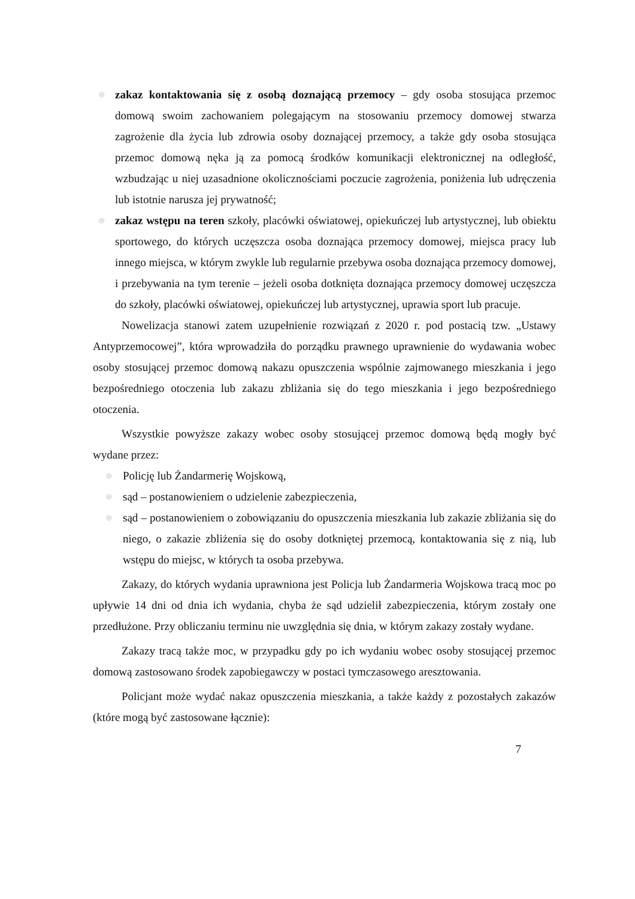◎ zakaz kontaktowania się z osobą doznającą przemocy – gdy osoba stosująca przemoc domową swoim zachowaniem polegającym na stosowaniu przemocy domowej stwarza zagrożenie dla życia lub zdrowia osoby doznającej przemocy, a także gdy osoba stosująca przemoc domową nęka ją za pomocą środków komunikacji elektronicznej na odległość, wzbudzając u niej uzasadnione okolicznościami poczucie zagrożenia, poniżenia lub udręczenia lub istotnie narusza jej prywatność;
◎ zakaz wstępu na teren szkoły, placówki oświatowej, opiekuńczej lub artystycznej, lub obiektu sportowego, do których uczęszcza osoba doznająca przemocy domowej, miejsca pracy lub innego miejsca, w którym zwykle lub regularnie przebywa osoba doznająca przemocy domowej, i przebywania na tym terenie – jeżeli osoba dotknięta doznająca przemocy domowej uczęszcza do szkoły, placówki oświatowej, opiekuńczej lub artystycznej, uprawia sport lub pracuje.
Nowelizacja stanowi zatem uzupełnienie rozwiązań z 2020 r. pod postacią tzw. „Ustawy Antyprzemocowej”, która wprowadziła do porządku prawnego uprawnienie do wydawania wobec osoby stosującej przemoc domową nakazu opuszczenia wspólnie zajmowanego mieszkania i jego bezpośredniego otoczenia lub zakazu zbliżania się do tego mieszkania i jego bezpośredniego otoczenia.
Wszystkie powyższe zakazy wobec osoby stosującej przemoc domową będą mogły być wydane przez:
◎ Policję lub Żandarmerię Wojskową,
◎ sąd – postanowieniem o udzielenie zabezpieczenia,
◎ sąd – postanowieniem o zobowiązaniu do opuszczenia mieszkania lub zakazie zbliżania się do niego, o zakazie zbliżenia się do osoby dotkniętej przemocą, kontaktowania się z nią, lub wstępu do miejsc, w których ta osoba przebywa.
Zakazy, do których wydania uprawniona jest Policja lub Żandarmeria Wojskowa tracą moc po upływie 14 dni od dnia ich wydania, chyba że sąd udzielił zabezpieczenia, którym zostały one przedłużone. Przy obliczaniu terminu nie uwzględnia się dnia, w którym zakazy zostały wydane.
Zakazy tracą także moc, w przypadku gdy po ich wydaniu wobec osoby stosującej przemoc domową zastosowano środek zapobiegawczy w postaci tymczasowego aresztowania.
Policjant może wydać nakaz opuszczenia mieszkania, a także każdy z pozostałych zakazów (które mogą być zastosowane łącznie):
7